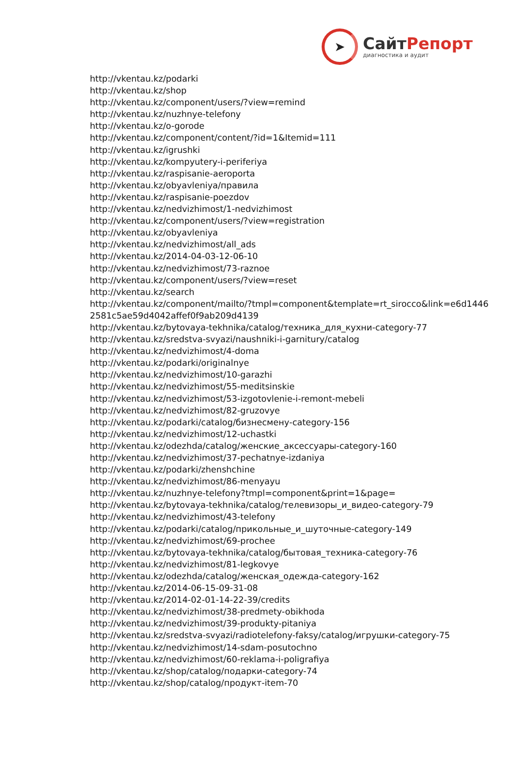➤
СайтРепорт
диагностика и аудит
http://vkentau.kz/podarki
http://vkentau.kz/shop
http://vkentau.kz/component/users/?view=remind
http://vkentau.kz/nuzhnye-telefony
http://vkentau.kz/o-gorode
http://vkentau.kz/component/content/?id=1&Itemid=111
http://vkentau.kz/igrushki
http://vkentau.kz/kompyutery-i-periferiya
http://vkentau.kz/raspisanie-aeroporta
http://vkentau.kz/obyavleniya/правила
http://vkentau.kz/raspisanie-poezdov
http://vkentau.kz/nedvizhimost/1-nedvizhimost
http://vkentau.kz/component/users/?view=registration
http://vkentau.kz/obyavleniya
http://vkentau.kz/nedvizhimost/all_ads
http://vkentau.kz/2014-04-03-12-06-10
http://vkentau.kz/nedvizhimost/73-raznoe
http://vkentau.kz/component/users/?view=reset
http://vkentau.kz/search
http://vkentau.kz/component/mailto/?tmpl=component&template=rt_sirocco&link=e6d14462581c5ae59d4042affef0f9ab209d4139
http://vkentau.kz/bytovaya-tekhnika/catalog/техника_для_кухни-category-77
http://vkentau.kz/sredstva-svyazi/naushniki-i-garnitury/catalog
http://vkentau.kz/nedvizhimost/4-doma
http://vkentau.kz/podarki/originalnye
http://vkentau.kz/nedvizhimost/10-garazhi
http://vkentau.kz/nedvizhimost/55-meditsinskie
http://vkentau.kz/nedvizhimost/53-izgotovlenie-i-remont-mebeli
http://vkentau.kz/nedvizhimost/82-gruzovye
http://vkentau.kz/podarki/catalog/бизнесмену-category-156
http://vkentau.kz/nedvizhimost/12-uchastki
http://vkentau.kz/odezhda/catalog/женские_аксессуары-category-160
http://vkentau.kz/nedvizhimost/37-pechatnye-izdaniya
http://vkentau.kz/podarki/zhenshchine
http://vkentau.kz/nedvizhimost/86-menyayu
http://vkentau.kz/nuzhnye-telefony?tmpl=component&print=1&page=
http://vkentau.kz/bytovaya-tekhnika/catalog/телевизоры_и_видео-category-79
http://vkentau.kz/nedvizhimost/43-telefony
http://vkentau.kz/podarki/catalog/прикольные_и_шуточные-category-149
http://vkentau.kz/nedvizhimost/69-prochee
http://vkentau.kz/bytovaya-tekhnika/catalog/бытовая_техника-category-76
http://vkentau.kz/nedvizhimost/81-legkovye
http://vkentau.kz/odezhda/catalog/женская_одежда-category-162
http://vkentau.kz/2014-06-15-09-31-08
http://vkentau.kz/2014-02-01-14-22-39/credits
http://vkentau.kz/nedvizhimost/38-predmety-obikhoda
http://vkentau.kz/nedvizhimost/39-produkty-pitaniya
http://vkentau.kz/sredstva-svyazi/radiotelefony-faksy/catalog/игрушки-category-75
http://vkentau.kz/nedvizhimost/14-sdam-posutochno
http://vkentau.kz/nedvizhimost/60-reklama-i-poligrafiya
http://vkentau.kz/shop/catalog/подарки-category-74
http://vkentau.kz/shop/catalog/продукт-item-70